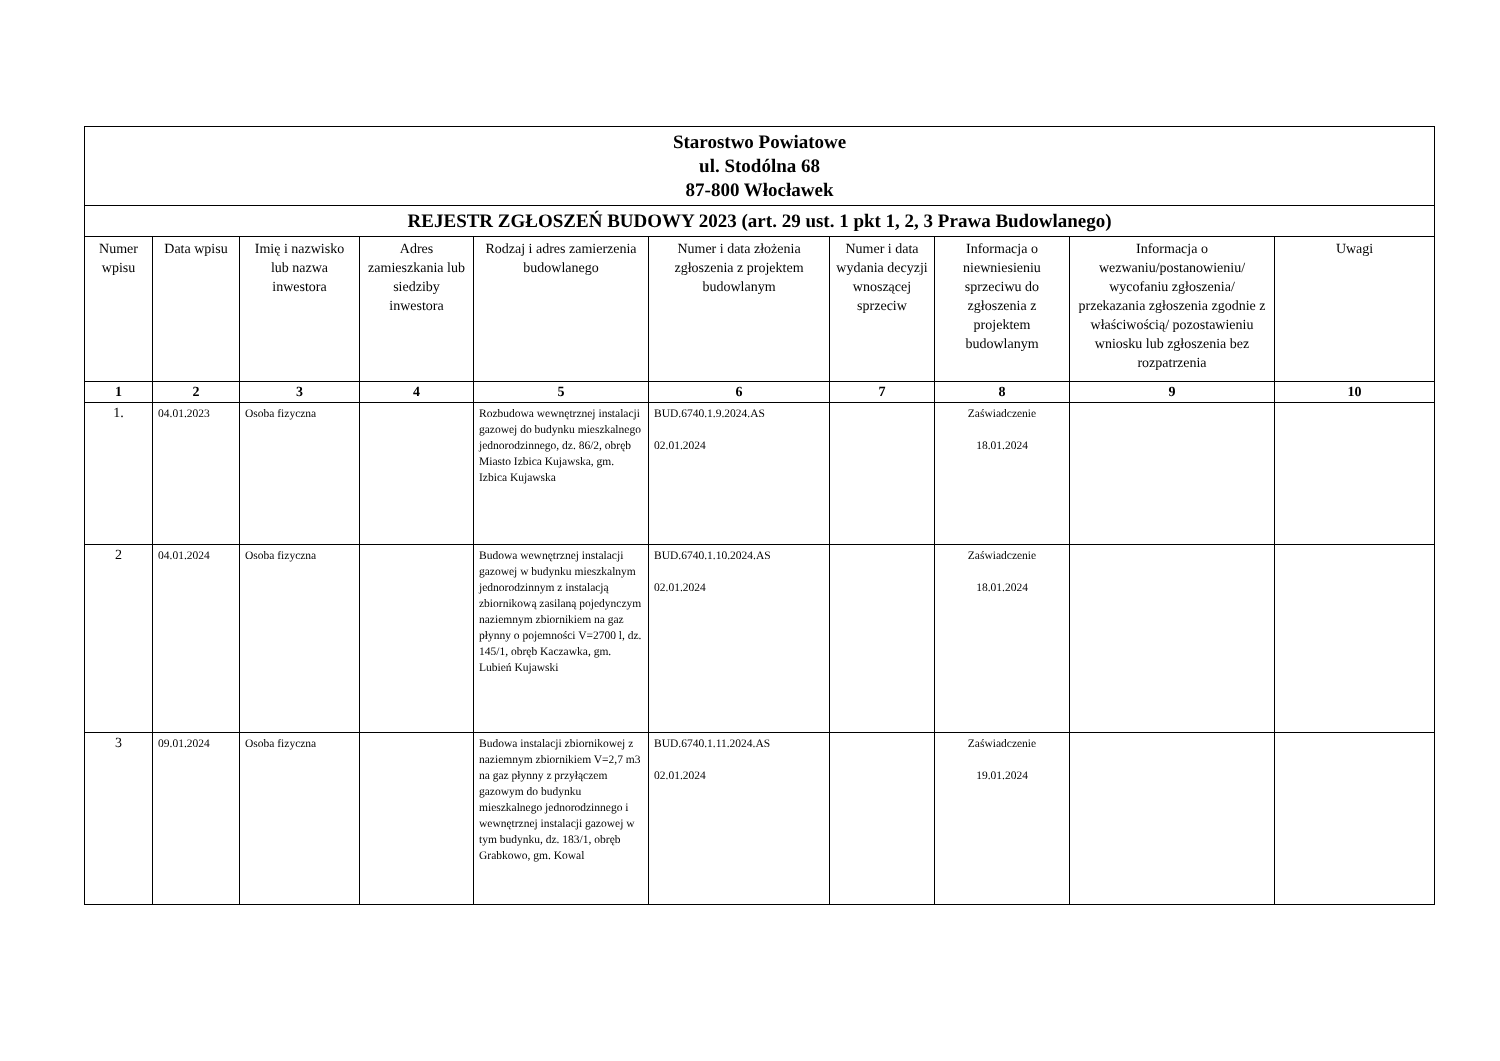| Starostwo Powiatowe ul. Stodólna 68 87-800 Włocławek | | | | | | | | | |
| REJESTR ZGŁOSZEŃ BUDOWY 2023 (art. 29 ust. 1 pkt 1, 2, 3 Prawa Budowlanego) | | | | | | | | | |
| Numer wpisu | Data wpisu | Imię i nazwisko lub nazwa inwestora | Adres zamieszkania lub siedziby inwestora | Rodzaj i adres zamierzenia budowlanego | Numer i data złożenia zgłoszenia z projektem budowlanym | Numer i data wydania decyzji wnoszącej sprzeciw | Informacja o niewniesieniu sprzeciwu do zgłoszenia z projektem budowlanym | Informacja o wezwaniu/postanowieniu/ wycofaniu zgłoszenia/ przekazania zgłoszenia zgodnie z właściwością/ pozostawieniu wniosku lub zgłoszenia bez rozpatrzenia | Uwagi |
| 1 | 2 | 3 | 4 | 5 | 6 | 7 | 8 | 9 | 10 |
| 1. | 04.01.2023 | Osoba fizyczna | | Rozbudowa wewnętrznej instalacji gazowej do budynku mieszkalnego jednorodzinnego, dz. 86/2, obręb Miasto Izbica Kujawska, gm. Izbica Kujawska | BUD.6740.1.9.2024.AS 02.01.2024 | | Zaświadczenie 18.01.2024 | | |
| 2 | 04.01.2024 | Osoba fizyczna | | Budowa wewnętrznej instalacji gazowej w budynku mieszkalnym jednorodzinnym z instalacją zbiornikową zasilaną pojedynczym naziemnym zbiornikiem na gaz płynny o pojemności V=2700 l, dz. 145/1, obręb Kaczawka, gm. Lubień Kujawski | BUD.6740.1.10.2024.AS 02.01.2024 | | Zaświadczenie 18.01.2024 | | |
| 3 | 09.01.2024 | Osoba fizyczna | | Budowa instalacji zbiornikowej z naziemnym zbiornikiem V=2,7 m3 na gaz płynny z przyłączem gazowym do budynku mieszkalnego jednorodzinnego i wewnętrznej instalacji gazowej w tym budynku, dz. 183/1, obręb Grabkowo, gm. Kowal | BUD.6740.1.11.2024.AS 02.01.2024 | | Zaświadczenie 19.01.2024 | | |